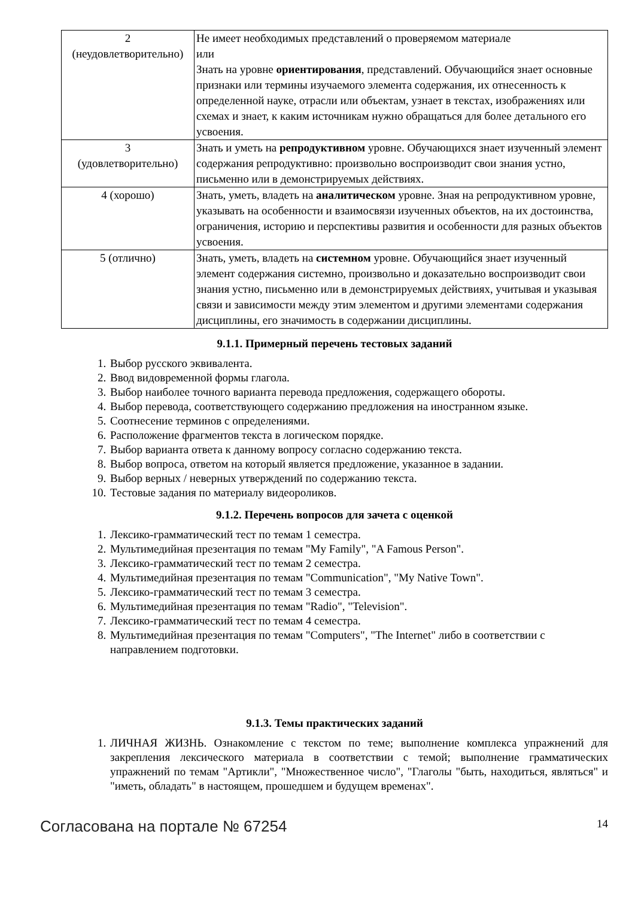| 2 (неудовлетворительно) | Не имеет необходимых представлений о проверяемом материале или Знать на уровне ориентирования , представлений. Обучающийся знает основные признаки или термины изучаемого элемента содержания, их отнесенность к определенной науке, отрасли или объектам, узнает в текстах, изображениях или схемах и знает, к каким источникам нужно обращаться для более детального его усвоения. |
| 3 (удовлетворительно) | Знать и уметь на репродуктивном уровне. Обучающихся знает изученный элемент содержания репродуктивно: произвольно воспроизводит свои знания устно, письменно или в демонстрируемых действиях. |
| 4 (хорошо) | Знать, уметь, владеть на аналитическом уровне. Зная на репродуктивном уровне, указывать на особенности и взаимосвязи изученных объектов, на их достоинства, ограничения, историю и перспективы развития и особенности для разных объектов усвоения. |
| 5 (отлично) | Знать, уметь, владеть на системном уровне. Обучающийся знает изученный элемент содержания системно, произвольно и доказательно воспроизводит свои знания устно, письменно или в демонстрируемых действиях, учитывая и указывая связи и зависимости между этим элементом и другими элементами содержания дисциплины, его значимость в содержании дисциплины. |
9.1.1. Примерный перечень тестовых заданий
1. Выбор русского эквивалента.
2. Ввод видовременной формы глагола.
3. Выбор наиболее точного варианта перевода предложения, содержащего обороты.
4. Выбор перевода, соответствующего содержанию предложения на иностранном языке.
5. Соотнесение терминов с определениями.
6. Расположение фрагментов текста в логическом порядке.
7. Выбор варианта ответа к данному вопросу согласно содержанию текста.
8. Выбор вопроса, ответом на который является предложение, указанное в задании.
9. Выбор верных / неверных утверждений по содержанию текста.
10. Тестовые задания по материалу видеороликов.
9.1.2. Перечень вопросов для зачета с оценкой
1. Лексико-грамматический тест по темам 1 семестра.
2. Мультимедийная презентация по темам "My Family", "A Famous Person".
3. Лексико-грамматический тест по темам 2 семестра.
4. Мультимедийная презентация по темам "Communication", "My Native Town".
5. Лексико-грамматический тест по темам 3 семестра.
6. Мультимедийная презентация по темам "Radio", "Television".
7. Лексико-грамматический тест по темам 4 семестра.
8. Мультимедийная презентация по темам "Computers", "The Internet" либо в соответствии с направлением подготовки.
9.1.3. Темы практических заданий
1. ЛИЧНАЯ ЖИЗНЬ. Ознакомление с текстом по теме; выполнение комплекса упражнений для закрепления лексического материала в соответствии с темой; выполнение грамматических упражнений по темам "Артикли", "Множественное число", "Глаголы "быть, находиться, являться" и "иметь, обладать" в настоящем, прошедшем и будущем временах".
Согласована на портале № 67254 14